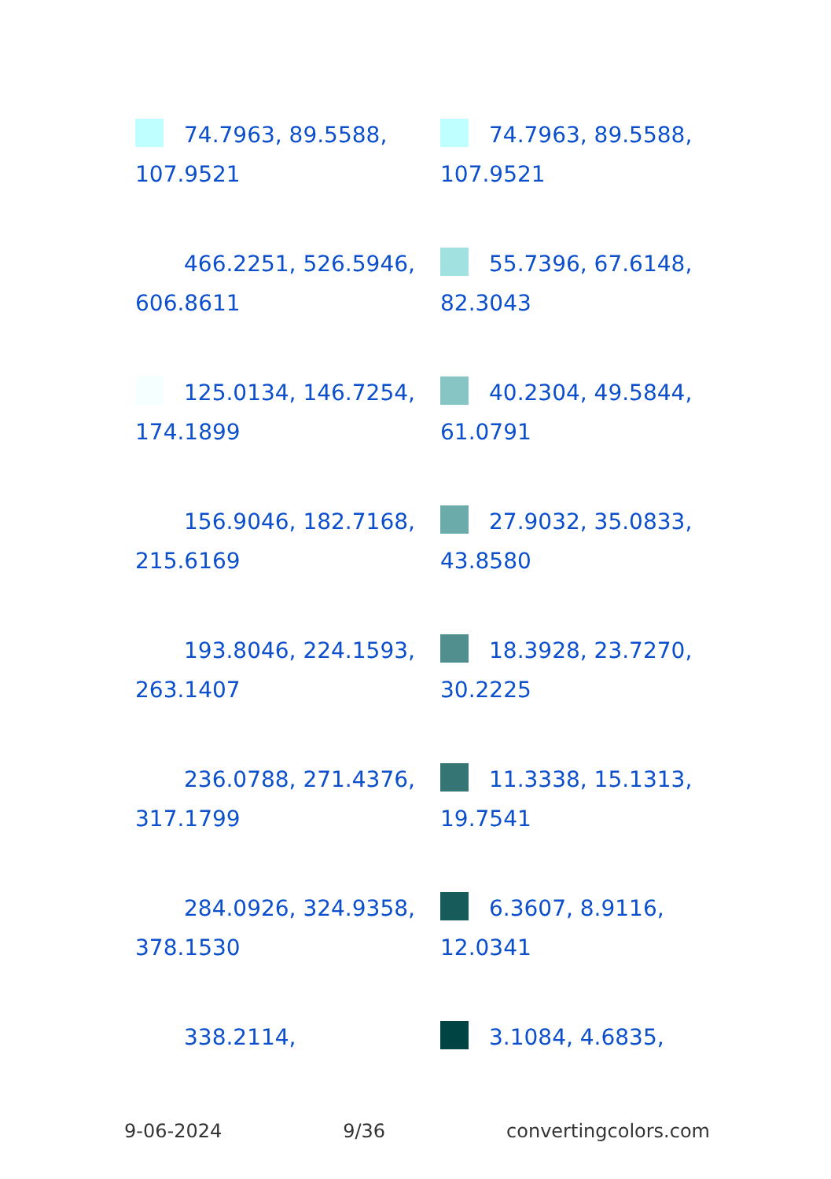74.7963, 89.5588, 107.9521
74.7963, 89.5588, 107.9521
466.2251, 526.5946, 606.8611
55.7396, 67.6148, 82.3043
125.0134, 146.7254, 174.1899
40.2304, 49.5844, 61.0791
156.9046, 182.7168, 215.6169
27.9032, 35.0833, 43.8580
193.8046, 224.1593, 263.1407
18.3928, 23.7270, 30.2225
236.0788, 271.4376, 317.1799
11.3338, 15.1313, 19.7541
284.0926, 324.9358, 378.1530
6.3607, 8.9116, 12.0341
338.2114,
3.1084, 4.6835,
9-06-2024 9/36 convertingcolors.com